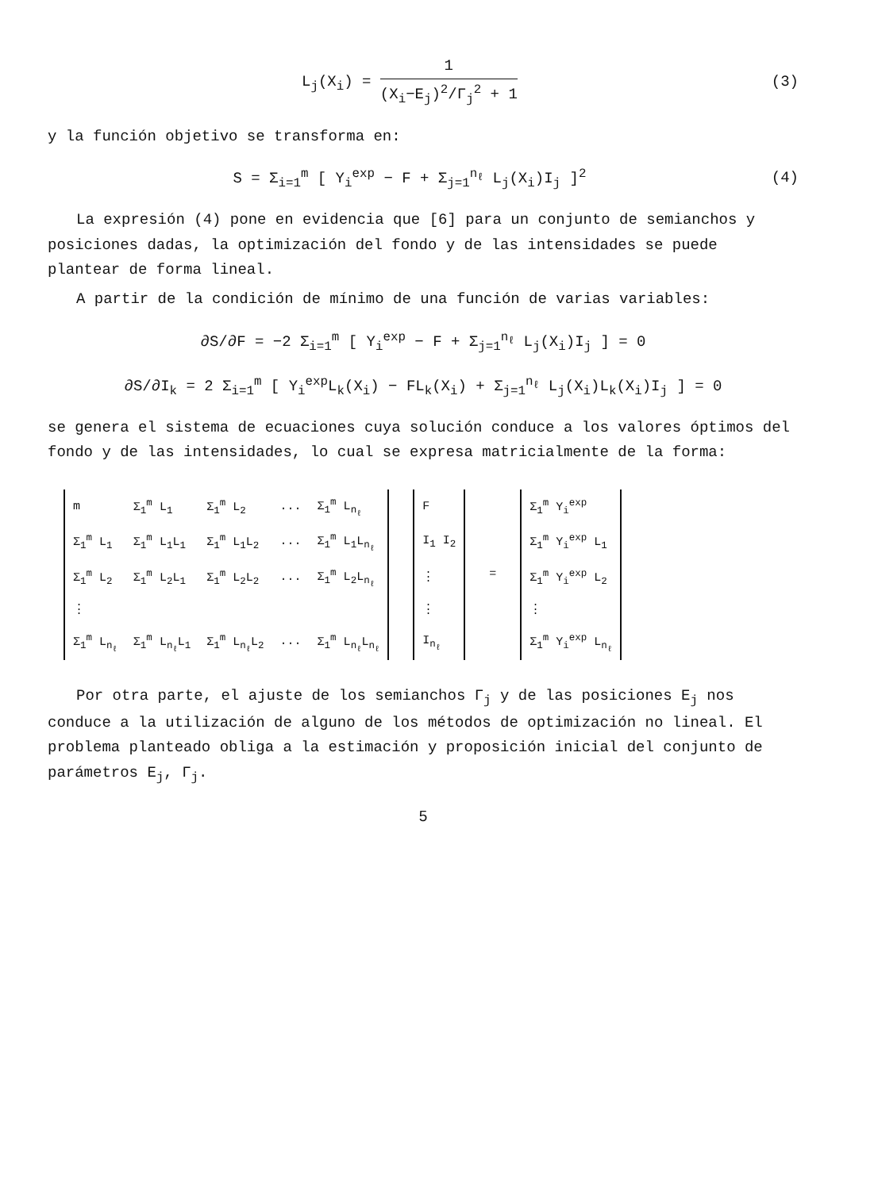L<sub>j</sub>(X<sub>i</sub>) = 1 (X<sub>i</sub>−E<sub>j</sub>)<sup>2</sup>/Γ<sub>j</sub><sup>2</sup> + 1 (3)
y la función objetivo se transforma en:
S = Σ<sub>i=1</sub><sup>m</sup> [ Y<sub>i</sub><sup>exp</sup> − F + Σ<sub>j=1</sub><sup>n<sub>ℓ</sub></sup> L<sub>j</sub>(X<sub>i</sub>)I<sub>j</sub> ]<sup>2</sup>
(4)
La expresión (4) pone en evidencia que [6] para un conjunto de semianchos y posiciones dadas, la optimización del fondo y de las intensidades se puede plantear de forma lineal.
A partir de la condición de mínimo de una función de varias variables:
∂S/∂F = −2 Σ<sub>i=1</sub><sup>m</sup> [ Y<sub>i</sub><sup>exp</sup> − F + Σ<sub>j=1</sub><sup>n<sub>ℓ</sub></sup> L<sub>j</sub>(X<sub>i</sub>)I<sub>j</sub> ] = 0
∂S/∂I<sub>k</sub> = 2 Σ<sub>i=1</sub><sup>m</sup> [ Y<sub>i</sub><sup>exp</sup>L<sub>k</sub>(X<sub>i</sub>) − FL<sub>k</sub>(X<sub>i</sub>) + Σ<sub>j=1</sub><sup>n<sub>ℓ</sub></sup> L<sub>j</sub>(X<sub>i</sub>)L<sub>k</sub>(X<sub>i</sub>)I<sub>j</sub> ] = 0
se genera el sistema de ecuaciones cuya solución conduce a los valores óptimos del fondo y de las intensidades, lo cual se expresa matricialmente de la forma:
| m | Σ<sub>1</sub><sup>m</sup> L<sub>1</sub> | Σ<sub>1</sub><sup>m</sup> L<sub>2</sub> | ... | Σ<sub>1</sub><sup>m</sup> L<sub>n<sub>ℓ</sub></sub> | | F | = | Σ<sub>1</sub><sup>m</sup> Y<sub>i</sub><sup>exp</sup> |
| Σ<sub>1</sub><sup>m</sup> L<sub>1</sub> | Σ<sub>1</sub><sup>m</sup> L<sub>1</sub>L<sub>1</sub> | Σ<sub>1</sub><sup>m</sup> L<sub>1</sub>L<sub>2</sub> | ... | Σ<sub>1</sub><sup>m</sup> L<sub>1</sub>L<sub>n<sub>ℓ</sub></sub> | | I<sub>1</sub> I<sub>2</sub> | | Σ<sub>1</sub><sup>m</sup> Y<sub>i</sub><sup>exp</sup> L<sub>1</sub> |
| Σ<sub>1</sub><sup>m</sup> L<sub>2</sub> | Σ<sub>1</sub><sup>m</sup> L<sub>2</sub>L<sub>1</sub> | Σ<sub>1</sub><sup>m</sup> L<sub>2</sub>L<sub>2</sub> | ... | Σ<sub>1</sub><sup>m</sup> L<sub>2</sub>L<sub>n<sub>ℓ</sub></sub> | | ⋮ | | Σ<sub>1</sub><sup>m</sup> Y<sub>i</sub><sup>exp</sup> L<sub>2</sub> |
| ⋮ | | | | | | ⋮ | | ⋮ |
| Σ<sub>1</sub><sup>m</sup> L<sub>n<sub>ℓ</sub></sub> | Σ<sub>1</sub><sup>m</sup> L<sub>n<sub>ℓ</sub></sub>L<sub>1</sub> | Σ<sub>1</sub><sup>m</sup> L<sub>n<sub>ℓ</sub></sub>L<sub>2</sub> | ... | Σ<sub>1</sub><sup>m</sup> L<sub>n<sub>ℓ</sub></sub>L<sub>n<sub>ℓ</sub></sub> | | I<sub>n<sub>ℓ</sub></sub> | | Σ<sub>1</sub><sup>m</sup> Y<sub>i</sub><sup>exp</sup> L<sub>n<sub>ℓ</sub></sub> |
Por otra parte, el ajuste de los semianchos Γ<sub>j</sub> y de las posiciones E<sub>j</sub> nos conduce a la utilización de alguno de los métodos de optimización no lineal. El problema planteado obliga a la estimación y proposición inicial del conjunto de parámetros E<sub>j</sub>, Γ<sub>j</sub>.
5